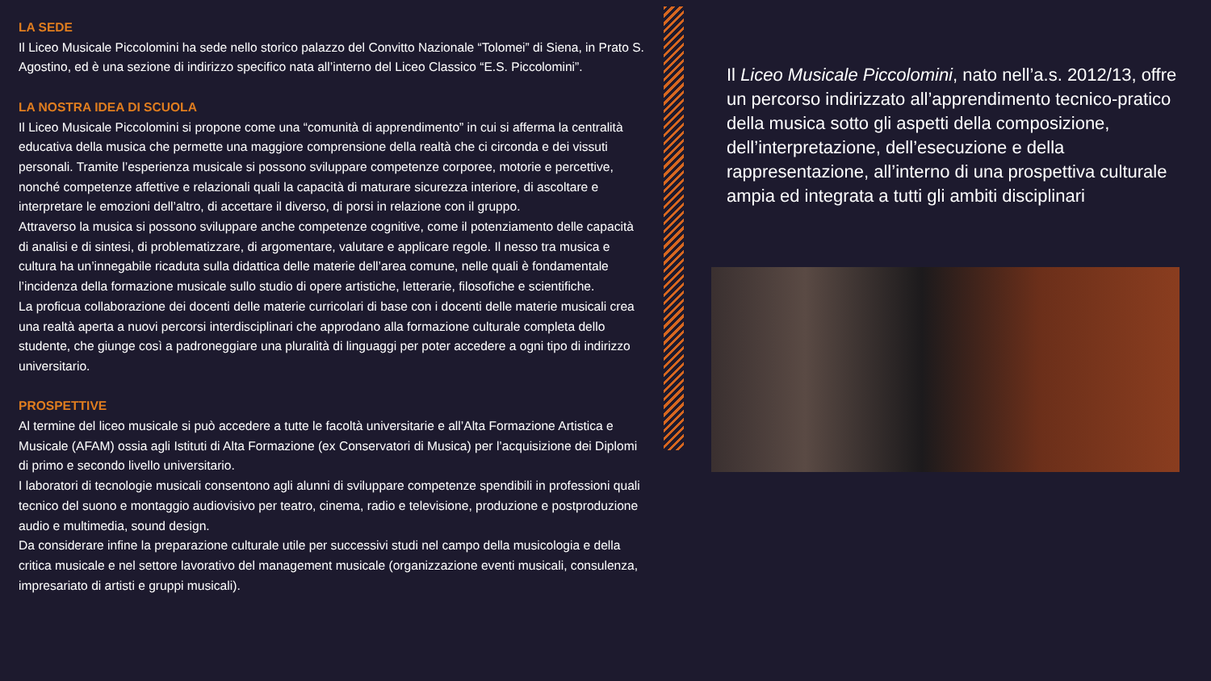LA SEDE
Il Liceo Musicale Piccolomini ha sede nello storico palazzo del Convitto Nazionale “Tolomei” di Siena, in Prato S. Agostino, ed è una sezione di indirizzo specifico nata all’interno del Liceo Classico “E.S. Piccolomini”.
LA NOSTRA IDEA DI SCUOLA
Il Liceo Musicale Piccolomini si propone come una “comunità di apprendimento” in cui si afferma la centralità educativa della musica che permette una maggiore comprensione della realtà che ci circonda e dei vissuti personali. Tramite l’esperienza musicale si possono sviluppare competenze corporee, motorie e percettive, nonché competenze affettive e relazionali quali la capacità di maturare sicurezza interiore, di ascoltare e interpretare le emozioni dell’altro, di accettare il diverso, di porsi in relazione con il gruppo.
Attraverso la musica si possono sviluppare anche competenze cognitive, come il potenziamento delle capacità di analisi e di sintesi, di problematizzare, di argomentare, valutare e applicare regole. Il nesso tra musica e cultura ha un’innegabile ricaduta sulla didattica delle materie dell’area comune, nelle quali è fondamentale l’incidenza della formazione musicale sullo studio di opere artistiche, letterarie, filosofiche e scientifiche.
La proficua collaborazione dei docenti delle materie curricolari di base con i docenti delle materie musicali crea una realtà aperta a nuovi percorsi interdisciplinari che approdano alla formazione culturale completa dello studente, che giunge così a padroneggiare una pluralità di linguaggi per poter accedere a ogni tipo di indirizzo universitario.
PROSPETTIVE
Al termine del liceo musicale si può accedere a tutte le facoltà universitarie e all’Alta Formazione Artistica e Musicale (AFAM) ossia agli Istituti di Alta Formazione (ex Conservatori di Musica) per l’acquisizione dei Diplomi di primo e secondo livello universitario.
I laboratori di tecnologie musicali consentono agli alunni di sviluppare competenze spendibili in professioni quali tecnico del suono e montaggio audiovisivo per teatro, cinema, radio e televisione, produzione e postproduzione audio e multimedia, sound design.
Da considerare infine la preparazione culturale utile per successivi studi nel campo della musicologia e della critica musicale e nel settore lavorativo del management musicale (organizzazione eventi musicali, consulenza, impresariato di artisti e gruppi musicali).
Il Liceo Musicale Piccolomini, nato nell’a.s. 2012/13, offre un percorso indirizzato all’apprendimento tecnico-pratico della musica sotto gli aspetti della composizione, dell’interpretazione, dell’esecuzione e della rappresentazione, all’interno di una prospettiva culturale ampia ed integrata a tutti gli ambiti disciplinari